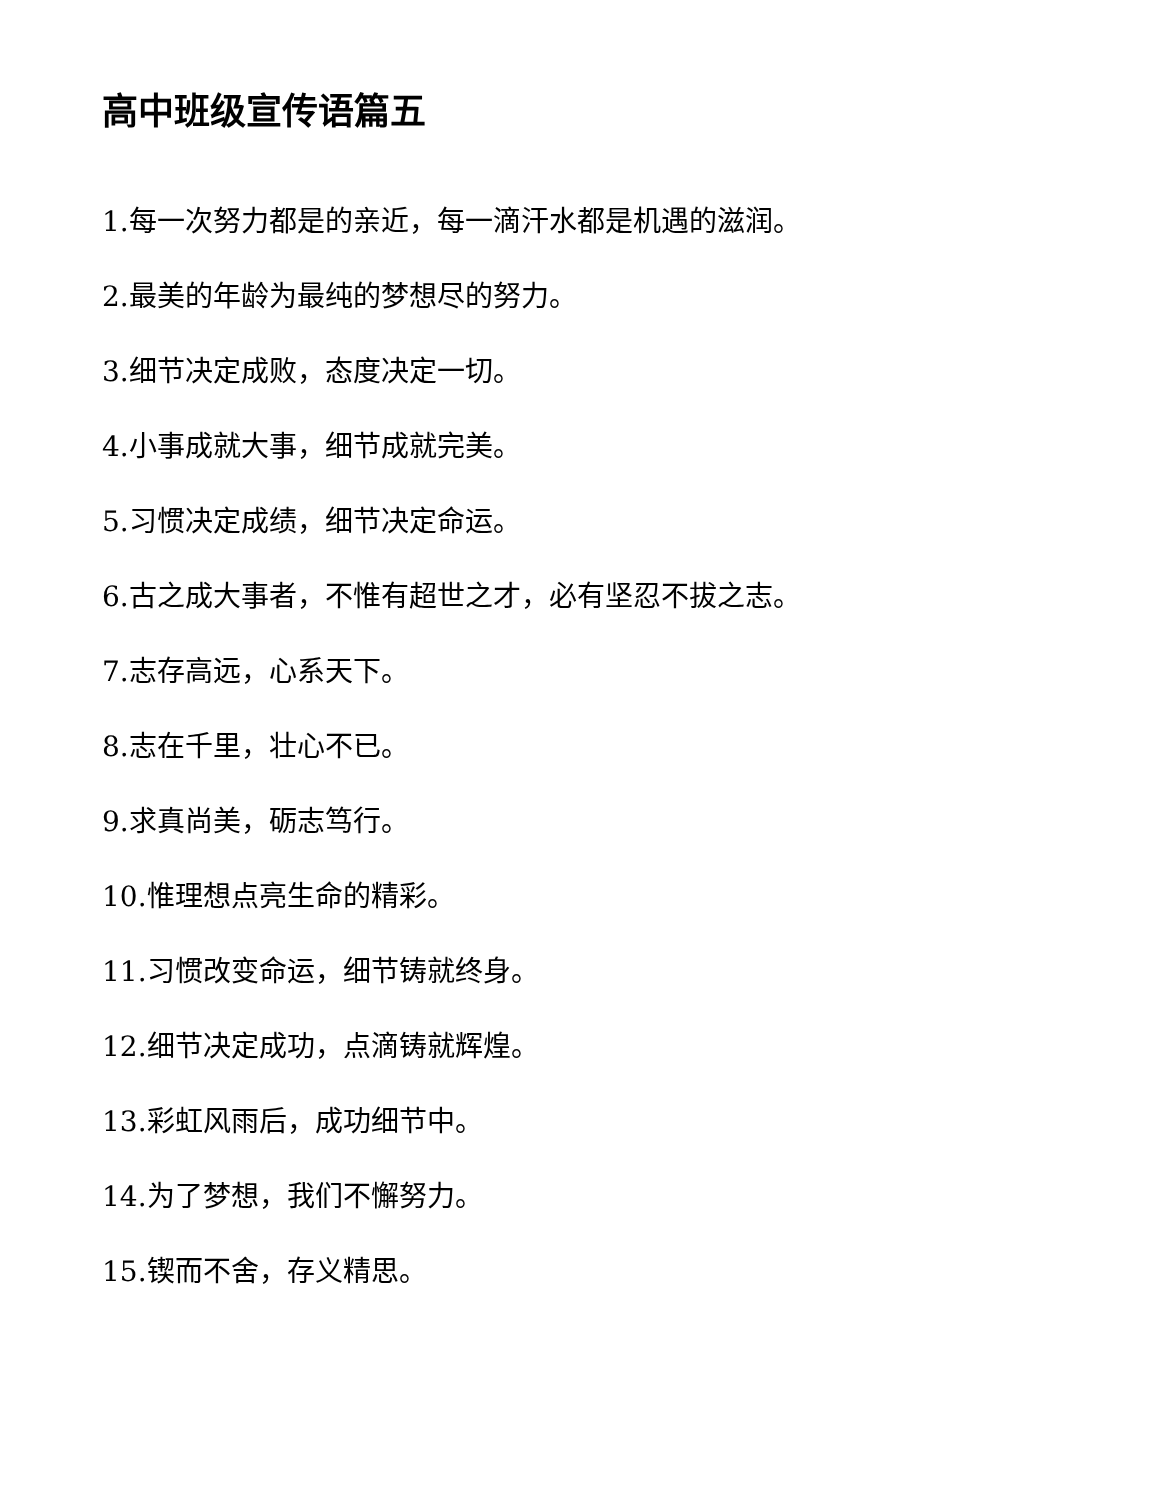高中班级宣传语篇五
1.每一次努力都是的亲近，每一滴汗水都是机遇的滋润。
2.最美的年龄为最纯的梦想尽的努力。
3.细节决定成败，态度决定一切。
4.小事成就大事，细节成就完美。
5.习惯决定成绩，细节决定命运。
6.古之成大事者，不惟有超世之才，必有坚忍不拔之志。
7.志存高远，心系天下。
8.志在千里，壮心不已。
9.求真尚美，砺志笃行。
10.惟理想点亮生命的精彩。
11.习惯改变命运，细节铸就终身。
12.细节决定成功，点滴铸就辉煌。
13.彩虹风雨后，成功细节中。
14.为了梦想，我们不懈努力。
15.锲而不舍，存义精思。